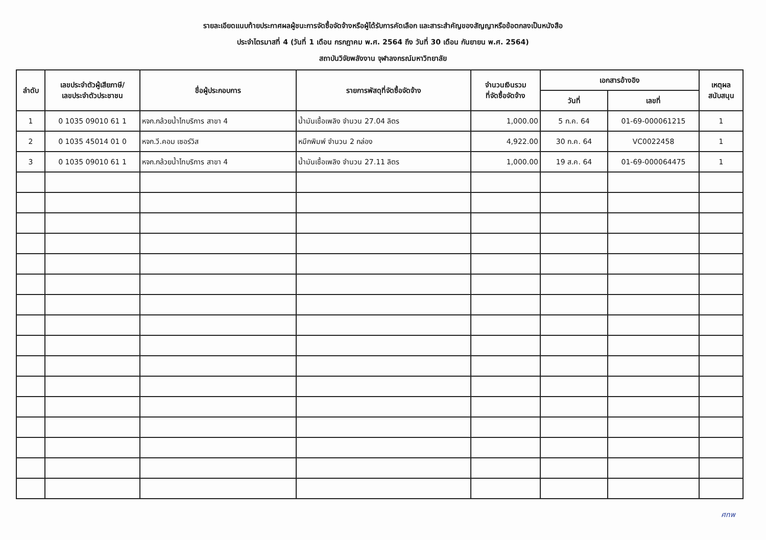รายละเอียดแนบท้ายประกาศผลผู้ชนะการจัดซื้อจัดจ้างหรือผู้ได้รับการคัดเลือก และสาระสำคัญของสัญญาหรือข้อตกลงเป็นหนังสือ
ประจำไตรมาสที่ 4 (วันที่ 1 เดือน กรกฎาคม พ.ศ. 2564 ถึง วันที่ 30 เดือน กันยายน พ.ศ. 2564)
สถาบันวิจัยพลังงาน จุฬาลงกรณ์มหาวิทยาลัย
| ลำดับ | เลขประจำตัวผู้เสียภาษี/ เลขประจำตัวประชาชน | ชื่อผู้ประกอบการ | รายการพัสดุที่จัดซื้อจัดจ้าง | จำนวนเงินรวม ที่จัดซื้อจัดจ้าง | เอกสารอ้างอิง | | เหตุผล สนับสนุน |
| --- | --- | --- | --- | --- | --- | --- | --- |
| | | | | | วันที่ | เลขที่ | |
| 1 | 0 1035 09010 61 1 | หจก.กล้วยน้ำไทบริการ สาขา 4 | น้ำมันเชื้อเพลิง จำนวน 27.04 ลิตร | 1,000.00 | 5 ก.ค. 64 | 01-69-000061215 | 1 |
| 2 | 0 1035 45014 01 0 | หจก.วี.คอม เซอร์วิส | หมึกพิมพ์ จำนวน 2 กล่อง | 4,922.00 | 30 ก.ค. 64 | VC0022458 | 1 |
| 3 | 0 1035 09010 61 1 | หจก.กล้วยน้ำไทบริการ สาขา 4 | น้ำมันเชื้อเพลิง จำนวน 27.11 ลิตร | 1,000.00 | 19 ส.ค. 64 | 01-69-000064475 | 1 |
ศทพ